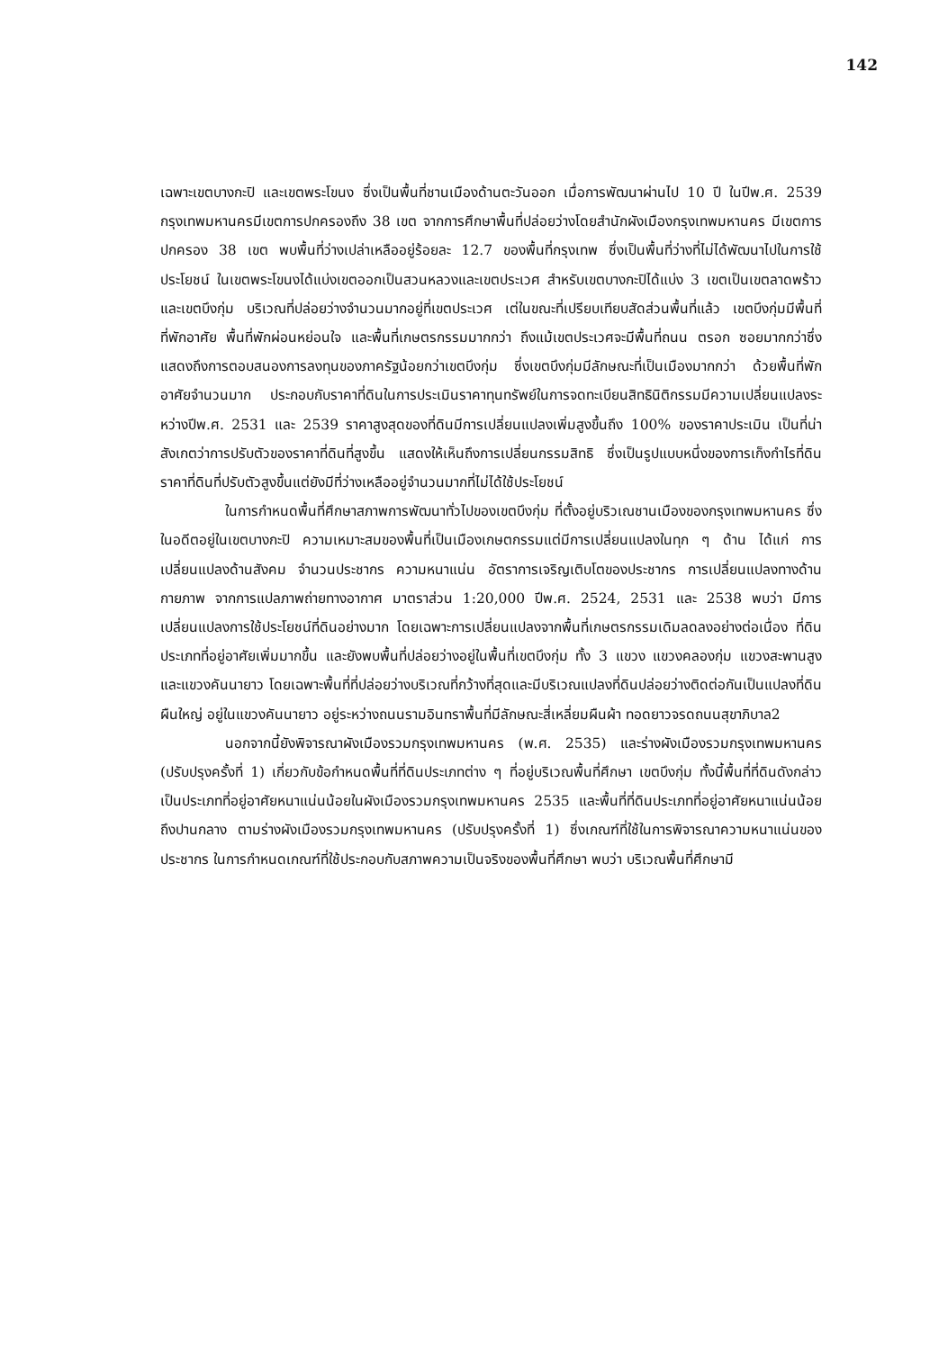142
เฉพาะเขตบางกะปิ และเขตพระโขนง ซึ่งเป็นพื้นที่ชานเมืองด้านตะวันออก เมื่อการพัฒนาผ่านไป 10 ปี ในปีพ.ศ. 2539 กรุงเทพมหานครมีเขตการปกครองถึง 38 เขต จากการศึกษาพื้นที่ปล่อยว่างโดยสำนักผังเมืองกรุงเทพมหานคร มีเขตการปกครอง 38 เขต พบพื้นที่ว่างเปล่าเหลืออยู่ร้อยละ 12.7 ของพื้นที่กรุงเทพ ซึ่งเป็นพื้นที่ว่างที่ไม่ได้พัฒนาไปในการใช้ประโยชน์ ในเขตพระโขนงได้แบ่งเขตออกเป็นสวนหลวงและเขตประเวศ สำหรับเขตบางกะปิได้แบ่ง 3 เขตเป็นเขตลาดพร้าวและเขตบึงกุ่ม บริเวณที่ปล่อยว่างจำนวนมากอยู่ที่เขตประเวศ เต่ในขณะที่เปรียบเทียบสัดส่วนพื้นที่แล้ว เขตบึงกุ่มมีพื้นที่ที่พักอาศัย พื้นที่พักผ่อนหย่อนใจ และพื้นที่เกษตรกรรมมากกว่า ถึงแม้เขตประเวศจะมีพื้นที่ถนน ตรอก ซอยมากกว่าซึ่งแสดงถึงการตอบสนองการลงทุนของภาครัฐน้อยกว่าเขตบึงกุ่ม ซึ่งเขตบึงกุ่มมีลักษณะที่เป็นเมืองมากกว่า ด้วยพื้นที่พักอาศัยจำนวนมาก ประกอบกับราคาที่ดินในการประเมินราคาทุนทรัพย์ในการจดทะเบียนสิทธินิติกรรมมีความเปลี่ยนแปลงระหว่างปีพ.ศ. 2531 และ 2539 ราคาสูงสุดของที่ดินมีการเปลี่ยนแปลงเพิ่มสูงขึ้นถึง 100% ของราคาประเมิน เป็นที่น่าสังเกตว่าการปรับตัวของราคาที่ดินที่สูงขึ้น แสดงให้เห็นถึงการเปลี่ยนกรรมสิทธิ ซึ่งเป็นรูปแบบหนึ่งของการเก็งกำไรที่ดิน ราคาที่ดินที่ปรับตัวสูงขึ้นแต่ยังมีที่ว่างเหลืออยู่จำนวนมากที่ไม่ได้ใช้ประโยชน์
ในการกำหนดพื้นที่ศึกษาสภาพการพัฒนาทั่วไปของเขตบึงกุ่ม ที่ตั้งอยู่บริวเณชานเมืองของกรุงเทพมหานคร ซึ่งในอดีตอยู่ในเขตบางกะปิ ความเหมาะสมของพื้นที่เป็นเมืองเกษตกรรมแต่มีการเปลี่ยนแปลงในทุก ๆ ด้าน ได้แก่ การเปลี่ยนแปลงด้านสังคม จำนวนประชากร ความหนาแน่น อัตราการเจริญเติบโตของประชากร การเปลี่ยนแปลงทางด้านกายภาพ จากการแปลภาพถ่ายทางอากาศ มาตราส่วน 1:20,000 ปีพ.ศ. 2524, 2531 และ 2538 พบว่า มีการเปลี่ยนแปลงการใช้ประโยชน์ที่ดินอย่างมาก โดยเฉพาะการเปลี่ยนแปลงจากพื้นที่เกษตรกรรมเดิมลดลงอย่างต่อเนื่อง ที่ดินประเภทที่อยู่อาศัยเพิ่มมากขึ้น และยังพบพื้นที่ปล่อยว่างอยู่ในพื้นที่เขตบึงกุ่ม ทั้ง 3 แขวง แขวงคลองกุ่ม แขวงสะพานสูง และแขวงคันนายาว โดยเฉพาะพื้นที่ที่ปล่อยว่างบริเวณที่กว้างที่สุดและมีบริเวณแปลงที่ดินปล่อยว่างติดต่อกันเป็นแปลงที่ดินผืนใหญ่ อยู่ในแขวงคันนายาว อยู่ระหว่างถนนรามอินทราพื้นที่มีลักษณะสี่เหลี่ยมผืนผ้า ทอดยาวจรดถนนสุขาภิบาล2
นอกจากนี้ยังพิจารณาผังเมืองรวมกรุงเทพมหานคร (พ.ศ. 2535) และร่างผังเมืองรวมกรุงเทพมหานคร (ปรับปรุงครั้งที่ 1) เกี่ยวกับข้อกำหนดพื้นที่ที่ดินประเภทต่าง ๆ ที่อยู่บริเวณพื้นที่ศึกษา เขตบึงกุ่ม ทั้งนี้พื้นที่ที่ดินดังกล่าวเป็นประเภทที่อยู่อาศัยหนาแน่นน้อยในผังเมืองรวมกรุงเทพมหานคร 2535 และพื้นที่ที่ดินประเภทที่อยู่อาศัยหนาแน่นน้อยถึงปานกลาง ตามร่างผังเมืองรวมกรุงเทพมหานคร (ปรับปรุงครั้งที่ 1) ซึ่งเกณฑ์ที่ใช้ในการพิจารณาความหนาแน่นของประชากร ในการกำหนดเกณฑ์ที่ใช้ประกอบกับสภาพความเป็นจริงของพื้นที่ศึกษา พบว่า บริเวณพื้นที่ศึกษามี